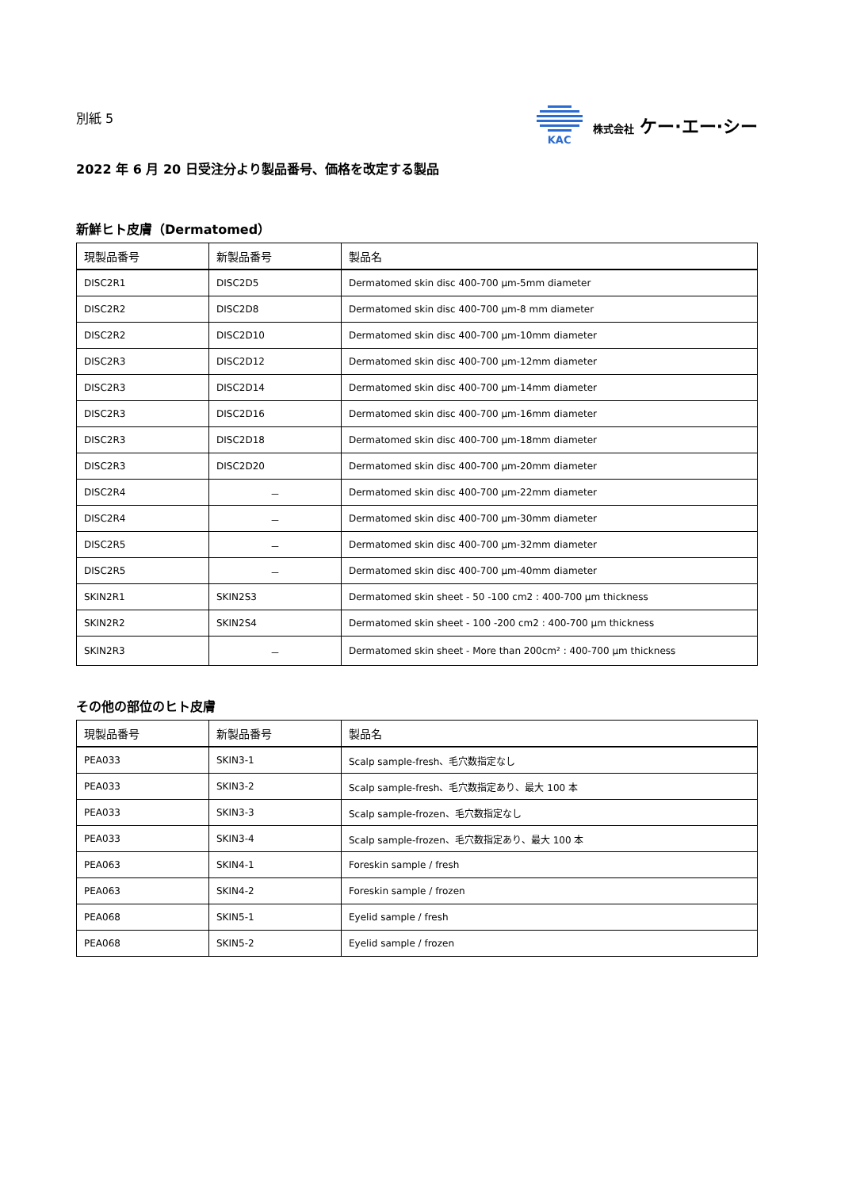別紙 5
KAC 株式会社 ケー·エー·シー
2022 年 6 月 20 日受注分より製品番号、価格を改定する製品
新鮮ヒト皮膚（Dermatomed）
| 現製品番号 | 新製品番号 | 製品名 |
| --- | --- | --- |
| DISC2R1 | DISC2D5 | Dermatomed skin disc 400-700 µm-5mm diameter |
| DISC2R2 | DISC2D8 | Dermatomed skin disc 400-700 µm-8 mm diameter |
| DISC2R2 | DISC2D10 | Dermatomed skin disc 400-700 µm-10mm diameter |
| DISC2R3 | DISC2D12 | Dermatomed skin disc 400-700 µm-12mm diameter |
| DISC2R3 | DISC2D14 | Dermatomed skin disc 400-700 µm-14mm diameter |
| DISC2R3 | DISC2D16 | Dermatomed skin disc 400-700 µm-16mm diameter |
| DISC2R3 | DISC2D18 | Dermatomed skin disc 400-700 µm-18mm diameter |
| DISC2R3 | DISC2D20 | Dermatomed skin disc 400-700 µm-20mm diameter |
| DISC2R4 | － | Dermatomed skin disc 400-700 µm-22mm diameter |
| DISC2R4 | － | Dermatomed skin disc 400-700 µm-30mm diameter |
| DISC2R5 | － | Dermatomed skin disc 400-700 µm-32mm diameter |
| DISC2R5 | － | Dermatomed skin disc 400-700 µm-40mm diameter |
| SKIN2R1 | SKIN2S3 | Dermatomed skin sheet - 50 -100 cm2 : 400-700 µm thickness |
| SKIN2R2 | SKIN2S4 | Dermatomed skin sheet - 100 -200 cm2 : 400-700 µm thickness |
| SKIN2R3 | － | Dermatomed skin sheet - More than 200cm² : 400-700 µm thickness |
その他の部位のヒト皮膚
| 現製品番号 | 新製品番号 | 製品名 |
| --- | --- | --- |
| PEA033 | SKIN3-1 | Scalp sample-fresh、毛穴数指定なし |
| PEA033 | SKIN3-2 | Scalp sample-fresh、毛穴数指定あり、最大 100 本 |
| PEA033 | SKIN3-3 | Scalp sample-frozen、毛穴数指定なし |
| PEA033 | SKIN3-4 | Scalp sample-frozen、毛穴数指定あり、最大 100 本 |
| PEA063 | SKIN4-1 | Foreskin sample / fresh |
| PEA063 | SKIN4-2 | Foreskin sample / frozen |
| PEA068 | SKIN5-1 | Eyelid sample / fresh |
| PEA068 | SKIN5-2 | Eyelid sample / frozen |